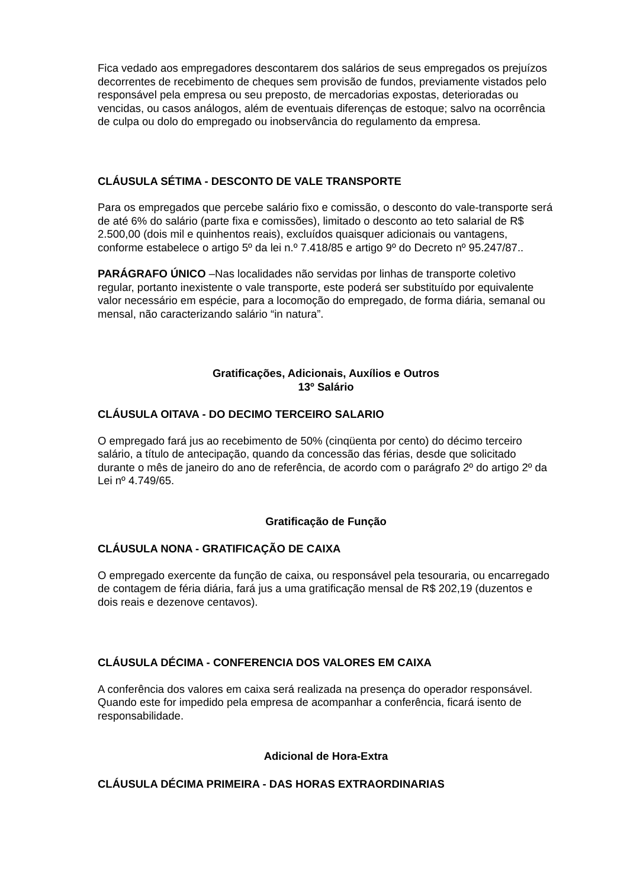Fica vedado aos empregadores descontarem dos salários de seus empregados os prejuízos decorrentes de recebimento de cheques sem provisão de fundos, previamente vistados pelo responsável pela empresa ou seu preposto, de mercadorias expostas, deterioradas ou vencidas, ou casos análogos, além de eventuais diferenças de estoque; salvo na ocorrência de culpa ou dolo do empregado ou inobservância do regulamento da empresa.
CLÁUSULA SÉTIMA - DESCONTO DE VALE TRANSPORTE
Para os empregados que percebe salário fixo e comissão, o desconto do vale-transporte será de até 6% do salário (parte fixa e comissões), limitado o desconto ao teto salarial de R$ 2.500,00 (dois mil e quinhentos reais), excluídos quaisquer adicionais ou vantagens, conforme estabelece o artigo 5º da lei n.º 7.418/85 e artigo 9º do Decreto nº 95.247/87..
PARÁGRAFO ÚNICO –Nas localidades não servidas por linhas de transporte coletivo regular, portanto inexistente o vale transporte, este poderá ser substituído por equivalente valor necessário em espécie, para a locomoção do empregado, de forma diária, semanal ou mensal, não caracterizando salário “in natura”.
Gratificações, Adicionais, Auxílios e Outros
13º Salário
CLÁUSULA OITAVA - DO DECIMO TERCEIRO SALARIO
O empregado fará jus ao recebimento de 50% (cinqüenta por cento) do décimo terceiro salário, a título de antecipação, quando da concessão das férias, desde que solicitado durante o mês de janeiro do ano de referência, de acordo com o parágrafo 2º do artigo 2º da Lei nº 4.749/65.
Gratificação de Função
CLÁUSULA NONA - GRATIFICAÇÃO DE CAIXA
O empregado exercente da função de caixa, ou responsável pela tesouraria, ou encarregado de contagem de féria diária, fará jus a uma gratificação mensal de R$ 202,19 (duzentos e dois reais e dezenove centavos).
CLÁUSULA DÉCIMA - CONFERENCIA DOS VALORES EM CAIXA
A conferência dos valores em caixa será realizada na presença do operador responsável. Quando este for impedido pela empresa de acompanhar a conferência, ficará isento de responsabilidade.
Adicional de Hora-Extra
CLÁUSULA DÉCIMA PRIMEIRA - DAS HORAS EXTRAORDINARIAS